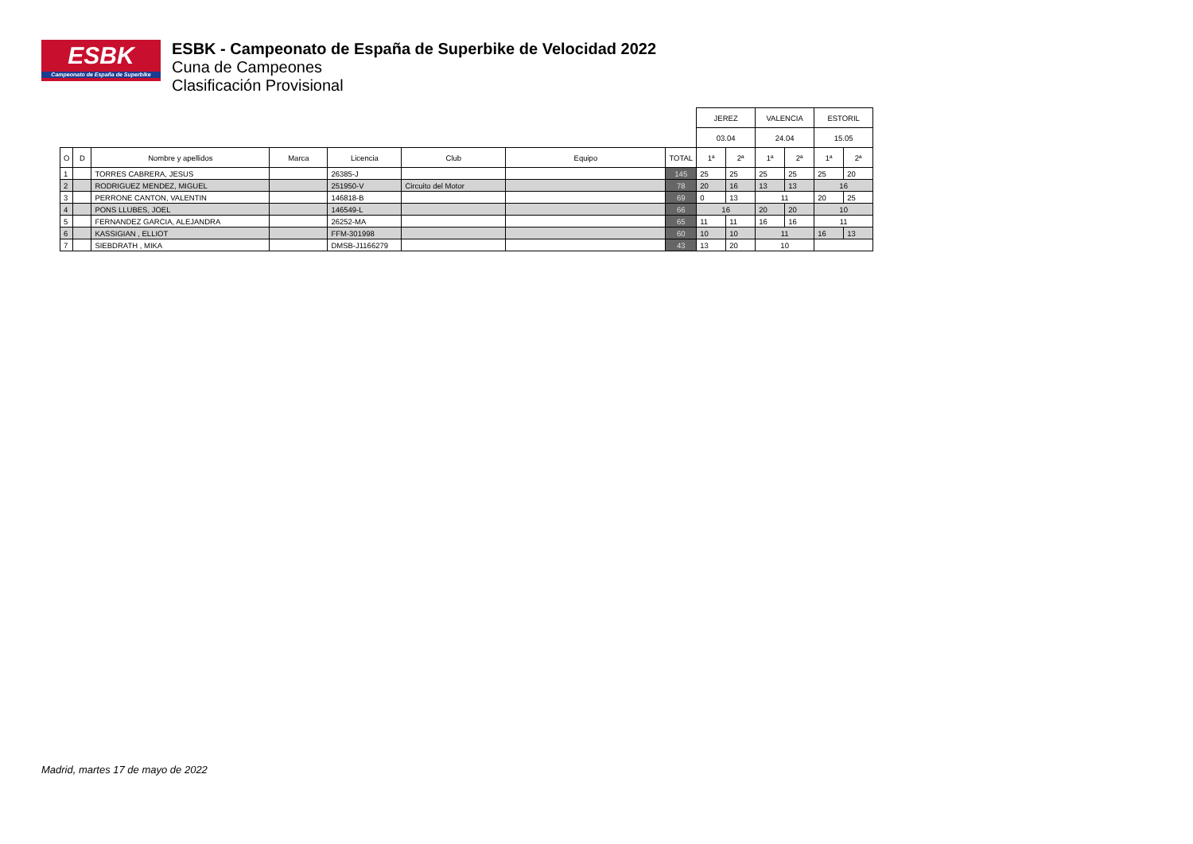ESBK
Campeonato de España de Superbike
ESBK - Campeonato de España de Superbike de Velocidad 2022
Cuna de Campeones
Clasificación Provisional
| | | | | | | | | JEREZ | | VALENCIA | | ESTORIL | |
| | | | | | | | | 03.04 | | 24.04 | | 15.05 | |
| O | D | Nombre y apellidos | Marca | Licencia | Club | Equipo | TOTAL | 1ª | 2ª | 1ª | 2ª | 1ª | 2ª |
| 1 | | TORRES CABRERA, JESUS | | 26385-J | | | 145 | 25 | 25 | 25 | 25 | 25 | 20 |
| 2 | | RODRIGUEZ MENDEZ, MIGUEL | | 251950-V | Circuito del Motor | | 78 | 20 | 16 | 13 | 13 | 16 | |
| 3 | | PERRONE CANTON, VALENTIN | | 146818-B | | | 69 | 0 | 13 | 11 | | 20 | 25 |
| 4 | | PONS LLUBES, JOEL | | 146549-L | | | 66 | 16 | | 20 | 20 | 10 | |
| 5 | | FERNANDEZ GARCIA, ALEJANDRA | | 26252-MA | | | 65 | 11 | 11 | 16 | 16 | 11 | |
| 6 | | KASSIGIAN , ELLIOT | | FFM-301998 | | | 60 | 10 | 10 | 11 | | 16 | 13 |
| 7 | | SIEBDRATH , MIKA | | DMSB-J1166279 | | | 43 | 13 | 20 | 10 | | | |
Madrid, martes 17 de mayo de 2022